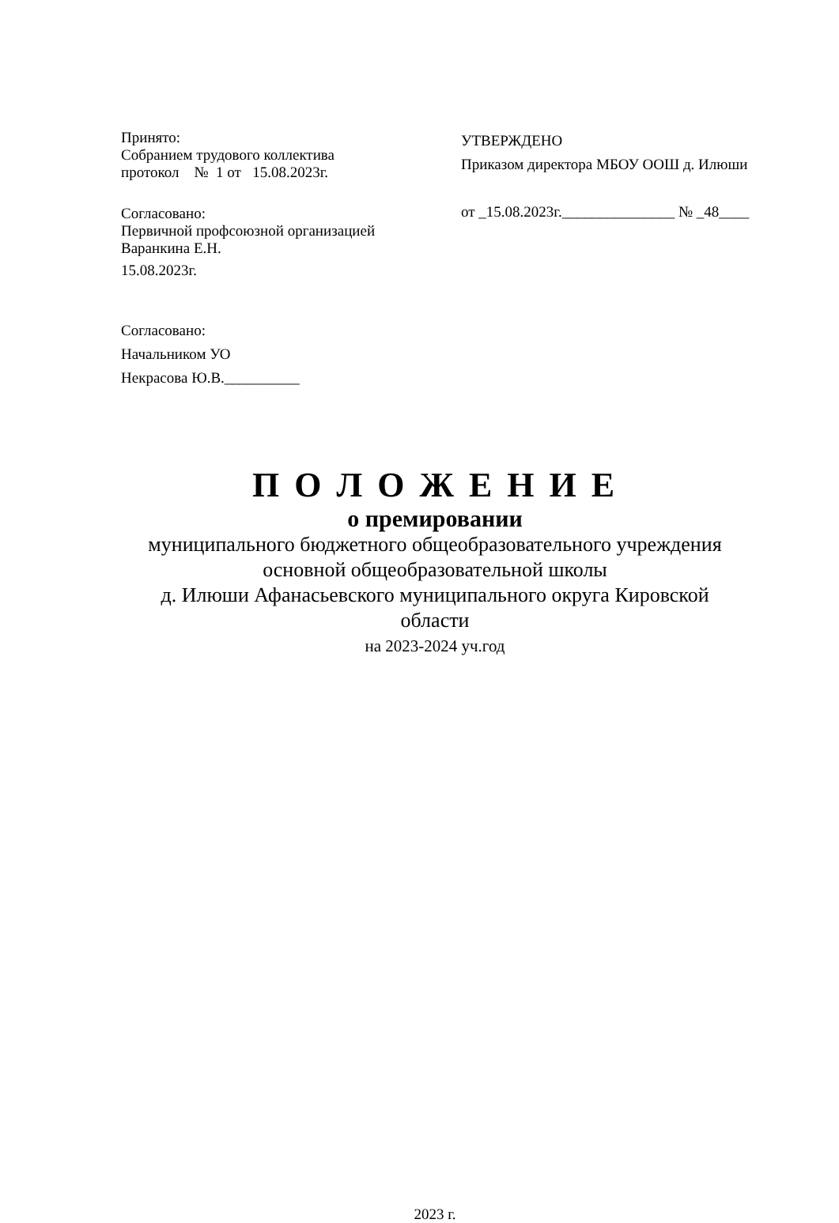Принято:
Собранием трудового коллектива
протокол № 1 от 15.08.2023г.
Согласовано:
Первичной профсоюзной организацией
Варанкина Е.Н.
15.08.2023г.
Согласовано:
Начальником УО
Некрасова Ю.В.__________
УТВЕРЖДЕНО
Приказом директора МБОУ ООШ д. Илюши
от _15.08.2023г._______________ № _48____
П О Л О Ж Е Н И Е
о премировании
муниципального бюджетного общеобразовательного учреждения
основной общеобразовательной школы
д. Илюши Афанасьевского муниципального округа Кировской
области
на 2023-2024 уч.год
2023 г.